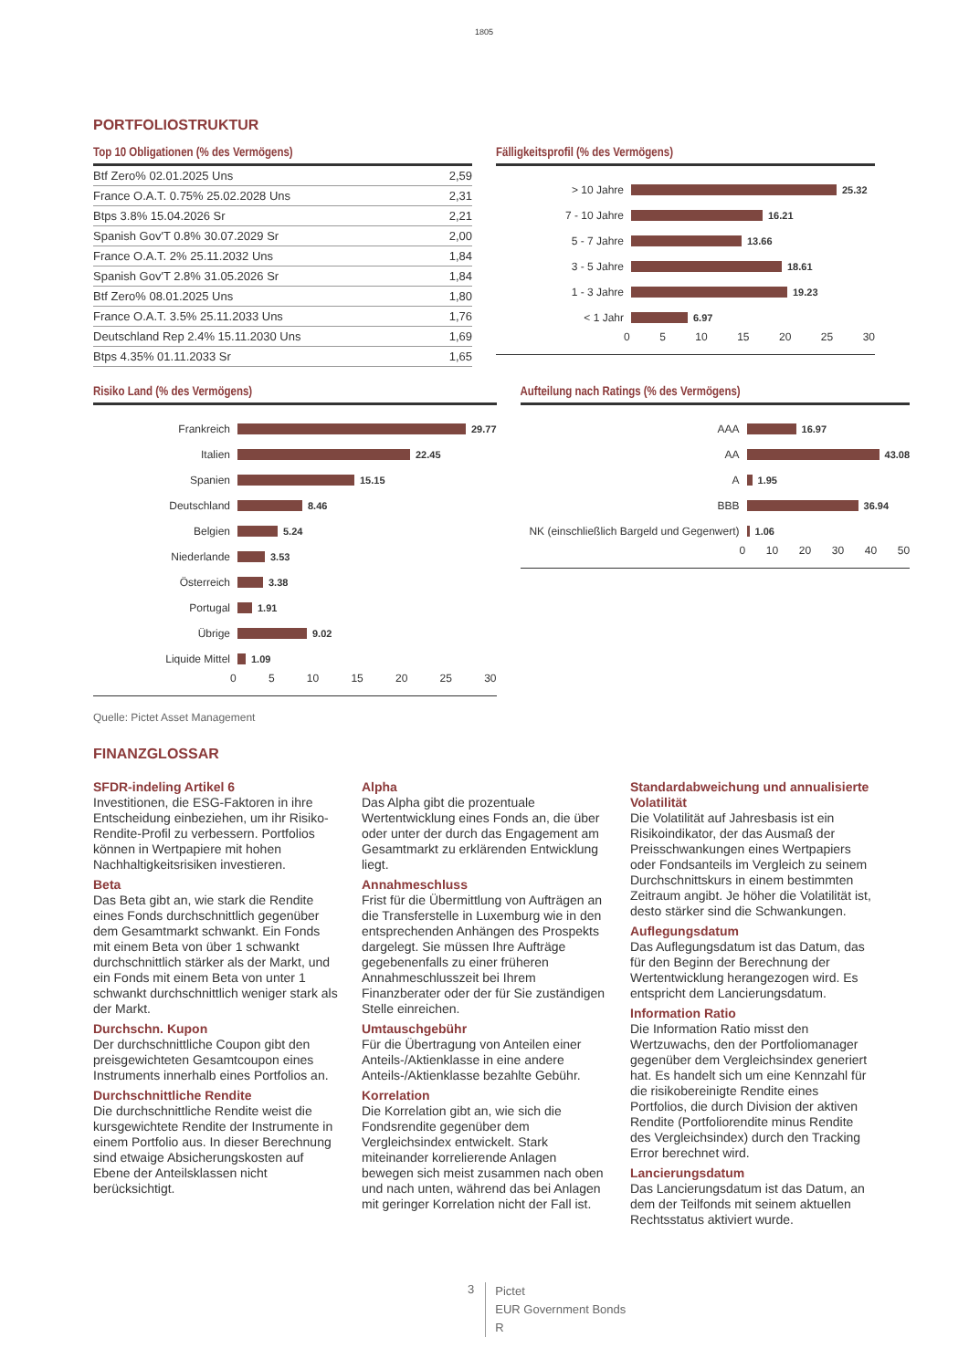1805
PORTFOLIOSTRUKTUR
Top 10 Obligationen (% des Vermögens)
| Btf Zero% 02.01.2025 Uns | 2,59 |
| France O.A.T. 0.75% 25.02.2028 Uns | 2,31 |
| Btps 3.8% 15.04.2026 Sr | 2,21 |
| Spanish Gov'T 0.8% 30.07.2029 Sr | 2,00 |
| France O.A.T. 2% 25.11.2032 Uns | 1,84 |
| Spanish Gov'T 2.8% 31.05.2026 Sr | 1,84 |
| Btf Zero% 08.01.2025 Uns | 1,80 |
| France O.A.T. 3.5% 25.11.2033 Uns | 1,76 |
| Deutschland Rep 2.4% 15.11.2030 Uns | 1,69 |
| Btps 4.35% 01.11.2033 Sr | 1,65 |
Fälligkeitsprofil (% des Vermögens)
> 10 Jahre 25.32
7 - 10 Jahre 16.21
5 - 7 Jahre 13.66
3 - 5 Jahre 18.61
1 - 3 Jahre 19.23
< 1 Jahr 6.97
0 5 10 15 20 25 30
Risiko Land (% des Vermögens)
Frankreich 29.77
Italien 22.45
Spanien 15.15
Deutschland 8.46
Belgien 5.24
Niederlande 3.53
Österreich 3.38
Portugal 1.91
Übrige 9.02
Liquide Mittel 1.09
0 5 10 15 20 25 30
Aufteilung nach Ratings (% des Vermögens)
AAA 16.97
AA 43.08
A 1.95
BBB 36.94
NK (einschließlich Bargeld und Gegenwert) 1.06
0 10 20 30 40 50
Quelle: Pictet Asset Management
FINANZGLOSSAR
SFDR-indeling Artikel 6
Investitionen, die ESG-Faktoren in ihre Entscheidung einbeziehen, um ihr Risiko-Rendite-Profil zu verbessern. Portfolios können in Wertpapiere mit hohen Nachhaltigkeitsrisiken investieren.
Beta
Das Beta gibt an, wie stark die Rendite eines Fonds durchschnittlich gegenüber dem Gesamtmarkt schwankt. Ein Fonds mit einem Beta von über 1 schwankt durchschnittlich stärker als der Markt, und ein Fonds mit einem Beta von unter 1 schwankt durchschnittlich weniger stark als der Markt.
Durchschn. Kupon
Der durchschnittliche Coupon gibt den preisgewichteten Gesamtcoupon eines Instruments innerhalb eines Portfolios an.
Durchschnittliche Rendite
Die durchschnittliche Rendite weist die kursgewichtete Rendite der Instrumente in einem Portfolio aus. In dieser Berechnung sind etwaige Absicherungskosten auf Ebene der Anteilsklassen nicht berücksichtigt.
Alpha
Das Alpha gibt die prozentuale Wertentwicklung eines Fonds an, die über oder unter der durch das Engagement am Gesamtmarkt zu erklärenden Entwicklung liegt.
Annahmeschluss
Frist für die Übermittlung von Aufträgen an die Transferstelle in Luxemburg wie in den entsprechenden Anhängen des Prospekts dargelegt. Sie müssen Ihre Aufträge gegebenenfalls zu einer früheren Annahmeschlusszeit bei Ihrem Finanzberater oder der für Sie zuständigen Stelle einreichen.
Umtauschgebühr
Für die Übertragung von Anteilen einer Anteils-/Aktienklasse in eine andere Anteils-/Aktienklasse bezahlte Gebühr.
Korrelation
Die Korrelation gibt an, wie sich die Fondsrendite gegenüber dem Vergleichsindex entwickelt. Stark miteinander korrelierende Anlagen bewegen sich meist zusammen nach oben und nach unten, während das bei Anlagen mit geringer Korrelation nicht der Fall ist.
Standardabweichung und annualisierte Volatilität
Die Volatilität auf Jahresbasis ist ein Risikoindikator, der das Ausmaß der Preisschwankungen eines Wertpapiers oder Fondsanteils im Vergleich zu seinem Durchschnittskurs in einem bestimmten Zeitraum angibt. Je höher die Volatilität ist, desto stärker sind die Schwankungen.
Auflegungsdatum
Das Auflegungsdatum ist das Datum, das für den Beginn der Berechnung der Wertentwicklung herangezogen wird. Es entspricht dem Lancierungsdatum.
Information Ratio
Die Information Ratio misst den Wertzuwachs, den der Portfoliomanager gegenüber dem Vergleichsindex generiert hat. Es handelt sich um eine Kennzahl für die risikobereinigte Rendite eines Portfolios, die durch Division der aktiven Rendite (Portfoliorendite minus Rendite des Vergleichsindex) durch den Tracking Error berechnet wird.
Lancierungsdatum
Das Lancierungsdatum ist das Datum, an dem der Teilfonds mit seinem aktuellen Rechtsstatus aktiviert wurde.
3
Pictet
EUR Government Bonds
R